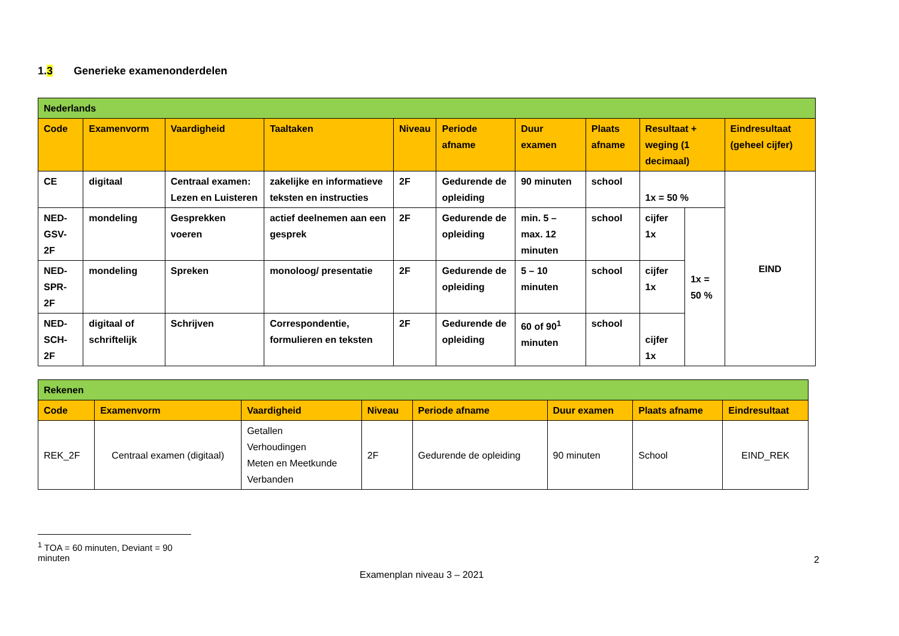1.3 Generieke examenonderdelen
| Nederlands | | | | | | | | | | |
| Code | Examenvorm | Vaardigheid | Taaltaken | Niveau | Periode afname | Duur examen | Plaats afname | Resultaat + weging (1 decimaal) | | Eindresultaat (geheel cijfer) |
| CE | digitaal | Centraal examen: Lezen en Luisteren | zakelijke en informatieve teksten en instructies | 2F | Gedurende de opleiding | 90 minuten | school | 1x = 50 % | | EIND |
| NED-GSV-2F | mondeling | Gesprekken voeren | actief deelnemen aan een gesprek | 2F | Gedurende de opleiding | min. 5 – max. 12 minuten | school | cijfer 1x | 1x = 50 % | |
| NED-SPR-2F | mondeling | Spreken | monoloog/ presentatie | 2F | Gedurende de opleiding | 5 – 10 minuten | school | cijfer 1x | | |
| NED-SCH-2F | digitaal of schriftelijk | Schrijven | Correspondentie, formulieren en teksten | 2F | Gedurende de opleiding | 60 of 90<sup>1</sup> minuten | school | cijfer 1x | | |
| Rekenen | | | | | | | |
| Code | Examenvorm | Vaardigheid | Niveau | Periode afname | Duur examen | Plaats afname | Eindresultaat |
| REK_2F | Centraal examen (digitaal) | Getallen Verhoudingen Meten en Meetkunde Verbanden | 2F | Gedurende de opleiding | 90 minuten | School | EIND_REK |
<sup>1</sup> TOA = 60 minuten, Deviant = 90 minuten
2
Examenplan niveau 3 – 2021